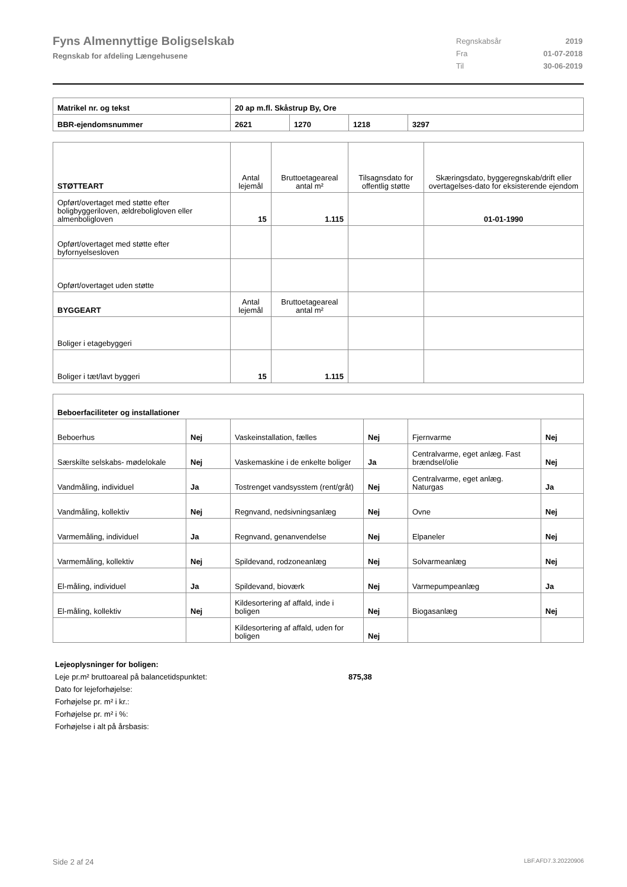Fyns Almennyttige Boligselskab
Regnskab for afdeling Længehusene
| Regnskabsår | 2019 |
| Fra | 01-07-2018 |
| Til | 30-06-2019 |
| Matrikel nr. og tekst | 20 ap m.fl. Skåstrup By, Ore | | | |
| BBR-ejendomsnummer | 2621 | 1270 | 1218 | 3297 |
| STØTTEART | Antal lejemål | Bruttoetageareal antal m² | Tilsagnsdato for offentlig støtte | Skæringsdato, byggeregnskab/drift eller overtagelses-dato for eksisterende ejendom |
| Opført/overtaget med støtte efter boligbyggeriloven, ældreboligloven eller almenboligloven | 15 | 1.115 | | 01-01-1990 |
| Opført/overtaget med støtte efter byfornyelsesloven | | | | |
| Opført/overtaget uden støtte | | | | |
| BYGGEART | Antal lejemål | Bruttoetageareal antal m² | | |
| Boliger i etagebyggeri | | | | |
| Boliger i tæt/lavt byggeri | 15 | 1.115 | | |
| Beboerfaciliteter og installationer | | | | | |
| Beboerhus | Nej | Vaskeinstallation, fælles | Nej | Fjernvarme | Nej |
| Særskilte selskabs- mødelokale | Nej | Vaskemaskine i de enkelte boliger | Ja | Centralvarme, eget anlæg. Fast brændsel/olie | Nej |
| Vandmåling, individuel | Ja | Tostrenget vandsysstem (rent/gråt) | Nej | Centralvarme, eget anlæg. Naturgas | Ja |
| Vandmåling, kollektiv | Nej | Regnvand, nedsivningsanlæg | Nej | Ovne | Nej |
| Varmemåling, individuel | Ja | Regnvand, genanvendelse | Nej | Elpaneler | Nej |
| Varmemåling, kollektiv | Nej | Spildevand, rodzoneanlæg | Nej | Solvarmeanlæg | Nej |
| El-måling, individuel | Ja | Spildevand, bioværk | Nej | Varmepumpeanlæg | Ja |
| El-måling, kollektiv | Nej | Kildesortering af affald, inde i boligen | Nej | Biogasanlæg | Nej |
| | | Kildesortering af affald, uden for boligen | Nej | | |
Lejeoplysninger for boligen:
Leje pr.m² bruttoareal på balancetidspunktet: 875,38
Dato for lejeforhøjelse:
Forhøjelse pr. m² i kr.:
Forhøjelse pr. m² i %:
Forhøjelse i alt på årsbasis:
Side 2 af 24 LBF.AFD7.3.20220906